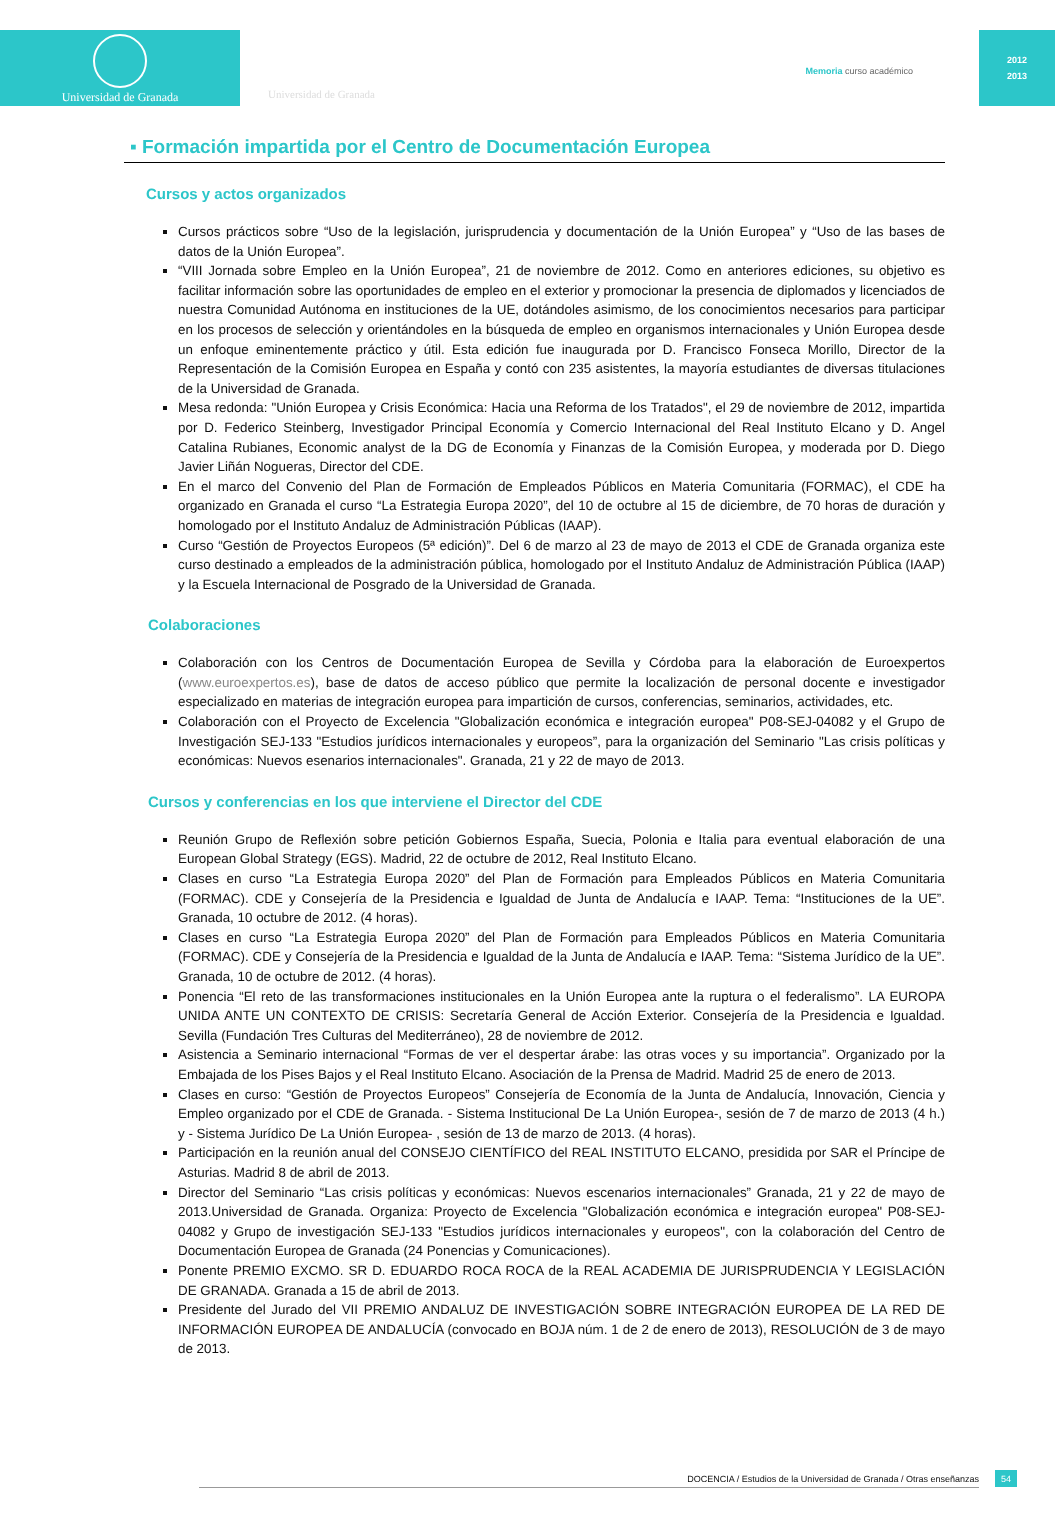Universidad de Granada
Universidad de Granada
Memoria curso académico
2012
2013
▪ Formación impartida por el Centro de Documentación Europea
Cursos y actos organizados
Cursos prácticos sobre “Uso de la legislación, jurisprudencia y documentación de la Unión Europea” y “Uso de las bases de datos de la Unión Europea”.
“VIII Jornada sobre Empleo en la Unión Europea”, 21 de noviembre de 2012. Como en anteriores ediciones, su objetivo es facilitar información sobre las oportunidades de empleo en el exterior y promocionar la presencia de diplomados y licenciados de nuestra Comunidad Autónoma en instituciones de la UE, dotándoles asimismo, de los conocimientos necesarios para participar en los procesos de selección y orientándoles en la búsqueda de empleo en organismos internacionales y Unión Europea desde un enfoque eminentemente práctico y útil. Esta edición fue inaugurada por D. Francisco Fonseca Morillo, Director de la Representación de la Comisión Europea en España y contó con 235 asistentes, la mayoría estudiantes de diversas titulaciones de la Universidad de Granada.
Mesa redonda: "Unión Europea y Crisis Económica: Hacia una Reforma de los Tratados", el 29 de noviembre de 2012, impartida por D. Federico Steinberg, Investigador Principal Economía y Comercio Internacional del Real Instituto Elcano y D. Angel Catalina Rubianes, Economic analyst de la DG de Economía y Finanzas de la Comisión Europea, y moderada por D. Diego Javier Liñán Nogueras, Director del CDE.
En el marco del Convenio del Plan de Formación de Empleados Públicos en Materia Comunitaria (FORMAC), el CDE ha organizado en Granada el curso “La Estrategia Europa 2020”, del 10 de octubre al 15 de diciembre, de 70 horas de duración y homologado por el Instituto Andaluz de Administración Públicas (IAAP).
Curso “Gestión de Proyectos Europeos (5ª edición)”. Del 6 de marzo al 23 de mayo de 2013 el CDE de Granada organiza este curso destinado a empleados de la administración pública, homologado por el Instituto Andaluz de Administración Pública (IAAP) y la Escuela Internacional de Posgrado de la Universidad de Granada.
Colaboraciones
Colaboración con los Centros de Documentación Europea de Sevilla y Córdoba para la elaboración de Euroexpertos (www.euroexpertos.es), base de datos de acceso público que permite la localización de personal docente e investigador especializado en materias de integración europea para impartición de cursos, conferencias, seminarios, actividades, etc.
Colaboración con el Proyecto de Excelencia "Globalización económica e integración europea" P08-SEJ-04082 y el Grupo de Investigación SEJ-133 "Estudios jurídicos internacionales y europeos”, para la organización del Seminario "Las crisis políticas y económicas: Nuevos esenarios internacionales". Granada, 21 y 22 de mayo de 2013.
Cursos y conferencias en los que interviene el Director del CDE
Reunión Grupo de Reflexión sobre petición Gobiernos España, Suecia, Polonia e Italia para eventual elaboración de una European Global Strategy (EGS). Madrid, 22 de octubre de 2012, Real Instituto Elcano.
Clases en curso “La Estrategia Europa 2020” del Plan de Formación para Empleados Públicos en Materia Comunitaria (FORMAC). CDE y Consejería de la Presidencia e Igualdad de Junta de Andalucía e IAAP. Tema: “Instituciones de la UE”. Granada, 10 octubre de 2012. (4 horas).
Clases en curso “La Estrategia Europa 2020” del Plan de Formación para Empleados Públicos en Materia Comunitaria (FORMAC). CDE y Consejería de la Presidencia e Igualdad de la Junta de Andalucía e IAAP. Tema: “Sistema Jurídico de la UE”. Granada, 10 de octubre de 2012. (4 horas).
Ponencia “El reto de las transformaciones institucionales en la Unión Europea ante la ruptura o el federalismo”. LA EUROPA UNIDA ANTE UN CONTEXTO DE CRISIS: Secretaría General de Acción Exterior. Consejería de la Presidencia e Igualdad. Sevilla (Fundación Tres Culturas del Mediterráneo), 28 de noviembre de 2012.
Asistencia a Seminario internacional “Formas de ver el despertar árabe: las otras voces y su importancia”. Organizado por la Embajada de los Pises Bajos y el Real Instituto Elcano. Asociación de la Prensa de Madrid. Madrid 25 de enero de 2013.
Clases en curso: “Gestión de Proyectos Europeos” Consejería de Economía de la Junta de Andalucía, Innovación, Ciencia y Empleo organizado por el CDE de Granada. - Sistema Institucional De La Unión Europea-, sesión de 7 de marzo de 2013 (4 h.) y - Sistema Jurídico De La Unión Europea- , sesión de 13 de marzo de 2013. (4 horas).
Participación en la reunión anual del CONSEJO CIENTÍFICO del REAL INSTITUTO ELCANO, presidida por SAR el Príncipe de Asturias. Madrid 8 de abril de 2013.
Director del Seminario “Las crisis políticas y económicas: Nuevos escenarios internacionales” Granada, 21 y 22 de mayo de 2013.Universidad de Granada. Organiza: Proyecto de Excelencia "Globalización económica e integración europea" P08-SEJ-04082 y Grupo de investigación SEJ-133 "Estudios jurídicos internacionales y europeos", con la colaboración del Centro de Documentación Europea de Granada (24 Ponencias y Comunicaciones).
Ponente PREMIO EXCMO. SR D. EDUARDO ROCA ROCA de la REAL ACADEMIA DE JURISPRUDENCIA Y LEGISLACIÓN DE GRANADA. Granada a 15 de abril de 2013.
Presidente del Jurado del VII PREMIO ANDALUZ DE INVESTIGACIÓN SOBRE INTEGRACIÓN EUROPEA DE LA RED DE INFORMACIÓN EUROPEA DE ANDALUCÍA (convocado en BOJA núm. 1 de 2 de enero de 2013), RESOLUCIÓN de 3 de mayo de 2013.
DOCENCIA / Estudios de la Universidad de Granada / Otras enseñanzas 54